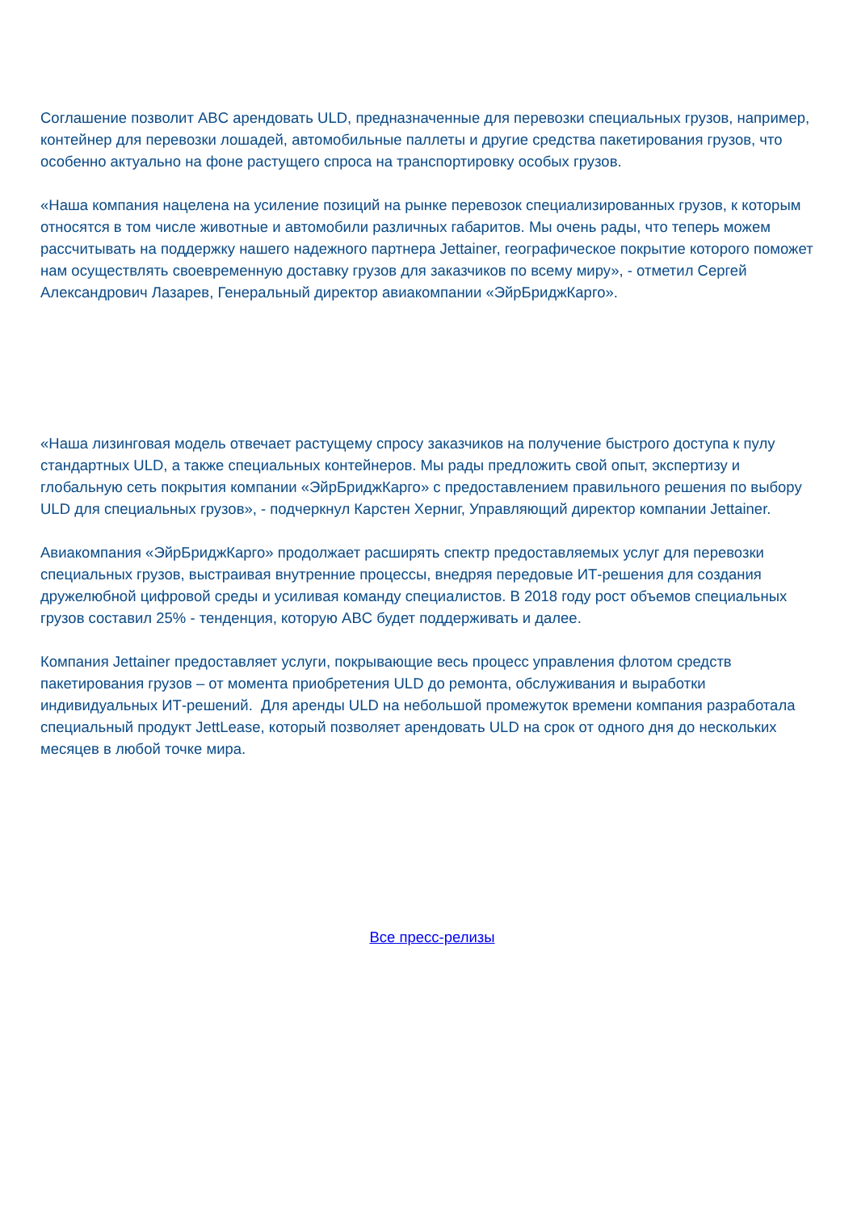Соглашение позволит ABC арендовать ULD, предназначенные для перевозки специальных грузов, например, контейнер для перевозки лошадей, автомобильные паллеты и другие средства пакетирования грузов, что особенно актуально на фоне растущего спроса на транспортировку особых грузов.
«Наша компания нацелена на усиление позиций на рынке перевозок специализированных грузов, к которым относятся в том числе животные и автомобили различных габаритов. Мы очень рады, что теперь можем рассчитывать на поддержку нашего надежного партнера Jettainer, географическое покрытие которого поможет нам осуществлять своевременную доставку грузов для заказчиков по всему миру», - отметил Сергей Александрович Лазарев, Генеральный директор авиакомпании «ЭйрБриджКарго».
«Наша лизинговая модель отвечает растущему спросу заказчиков на получение быстрого доступа к пулу стандартных ULD, а также специальных контейнеров. Мы рады предложить свой опыт, экспертизу и глобальную сеть покрытия компании «ЭйрБриджКарго» с предоставлением правильного решения по выбору ULD для специальных грузов», - подчеркнул Карстен Херниг, Управляющий директор компании Jettainer.
Авиакомпания «ЭйрБриджКарго» продолжает расширять спектр предоставляемых услуг для перевозки специальных грузов, выстраивая внутренние процессы, внедряя передовые ИТ-решения для создания дружелюбной цифровой среды и усиливая команду специалистов. В 2018 году рост объемов специальных грузов составил 25% - тенденция, которую ABC будет поддерживать и далее.
Компания Jettainer предоставляет услуги, покрывающие весь процесс управления флотом средств пакетирования грузов – от момента приобретения ULD до ремонта, обслуживания и выработки индивидуальных ИТ-решений. Для аренды ULD на небольшой промежуток времени компания разработала специальный продукт JettLease, который позволяет арендовать ULD на срок от одного дня до нескольких месяцев в любой точке мира.
Все пресс-релизы